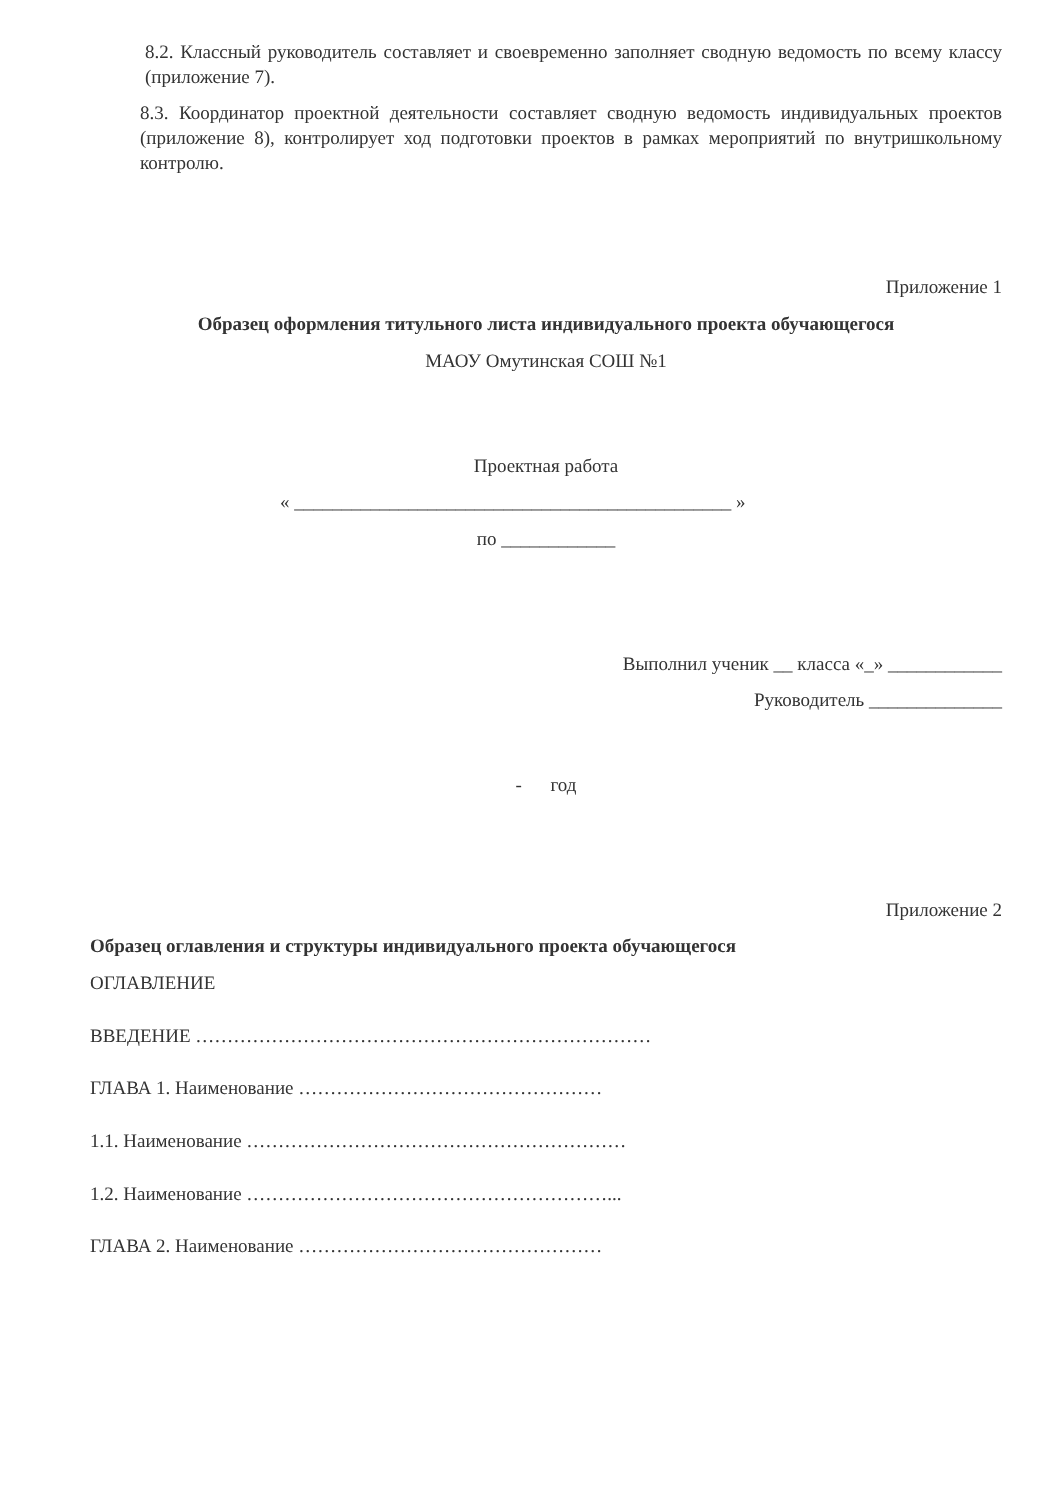8.2. Классный руководитель составляет и своевременно заполняет сводную ведомость по всему классу (приложение 7).
8.3. Координатор проектной деятельности составляет сводную ведомость индивидуальных проектов (приложение 8), контролирует ход подготовки проектов в рамках мероприятий по внутришкольному контролю.
Приложение 1
Образец оформления титульного листа индивидуального проекта обучающегося
МАОУ Омутинская СОШ №1
Проектная работа
« ______________________________________________ »
по ____________
Выполнил ученик __ класса «_» ____________
Руководитель ______________
- год
Приложение 2
Образец оглавления и структуры индивидуального проекта обучающегося
ОГЛАВЛЕНИЕ
ВВЕДЕНИЕ ………………………………………………………………
ГЛАВА 1. Наименование …………………………………………
1.1. Наименование ……………………………………………………
1.2. Наименование …………………………………………………...
ГЛАВА 2. Наименование …………………………………………